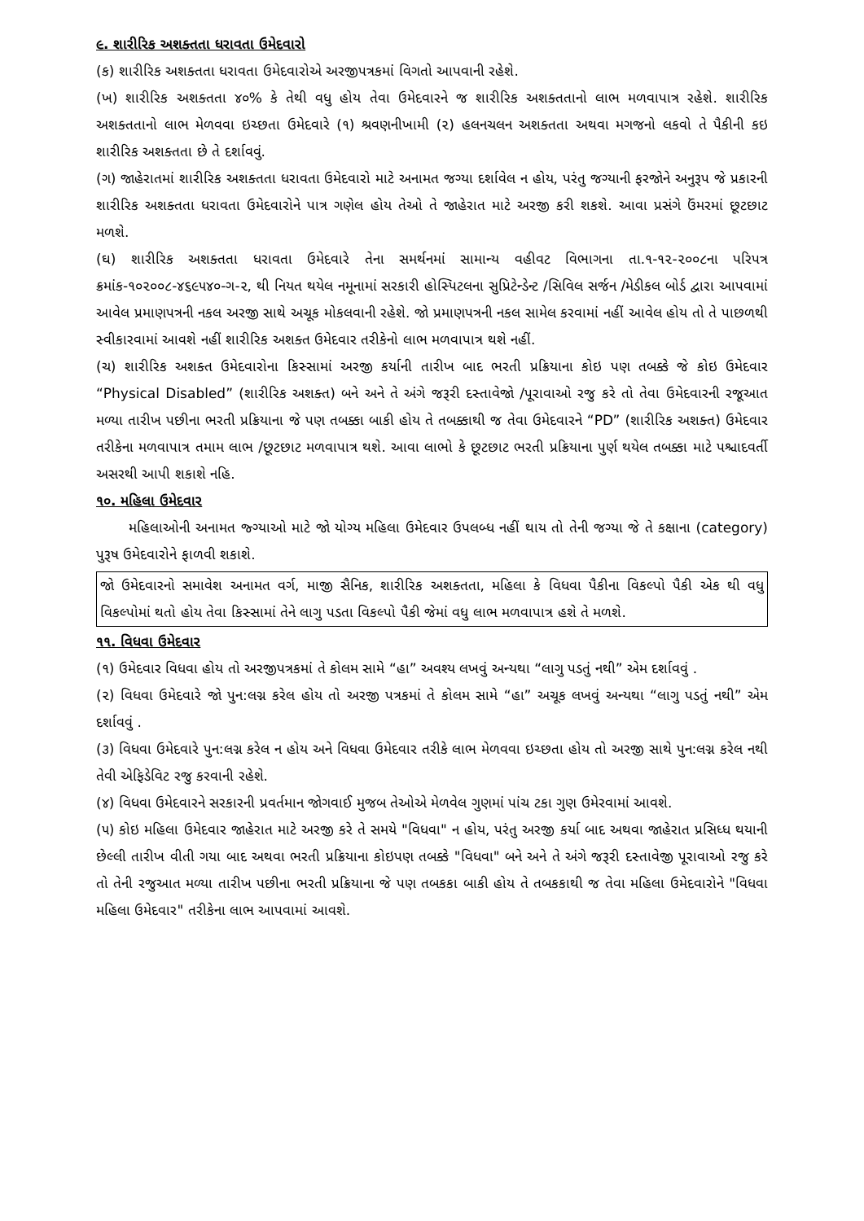૯. શારીરિક અશક્તતા ધરાવતા ઉમેદવારો
(ક) શારીરિક અશક્તતા ધરાવતા ઉમેદવારોએ અરજીપત્રકમાં વિગતો આપવાની રહેશે.
(ખ) શારીરિક અશક્તતા ૪૦% કે તેથી વધુ હોય તેવા ઉમેદવારને જ શારીરિક અશક્તતાનો લાભ મળવાપાત્ર રહેશે. શારીરિક અશક્તતાનો લાભ મેળવવા ઇચ્છતા ઉમેદવારે (૧) શ્રવણનીખામી (૨) હલનચલન અશક્તતા અથવા મગજનો લકવો તે પૈકીની કઇ શારીરિક અશક્તતા છે તે દર્શાવવું.
(ગ) જાહેરાતમાં શારીરિક અશક્તતા ધરાવતા ઉમેદવારો માટે અનામત જગ્યા દર્શાવેલ ન હોય, પરંતુ જગ્યાની ફરજોને અનુરૂપ જે પ્રકારની શારીરિક અશક્તતા ધરાવતા ઉમેદવારોને પાત્ર ગણેલ હોય તેઓ તે જાહેરાત માટે અરજી કરી શકશે. આવા પ્રસંગે ઉંમરમાં છૂટછાટ મળશે.
(ઘ) શારીરિક અશક્તતા ધરાવતા ઉમેદવારે તેના સમર્થનમાં સામાન્ય વહીવટ વિભાગના તા.૧-૧૨-૨૦૦૮ના પરિપત્ર ક્રમાંક-૧૦૨૦૦૮-૪૬૯૫૪૦-ગ-૨, થી નિયત થયેલ નમૂનામાં સરકારી હોસ્પિટલના સુપ્રિટેન્ડેન્ટ /સિવિલ સર્જન /મેડીકલ બોર્ડ દ્વારા આપવામાં આવેલ પ્રમાણપત્રની નકલ અરજી સાથે અચૂક મોકલવાની રહેશે. જો પ્રમાણપત્રની નકલ સામેલ કરવામાં નહીં આવેલ હોય તો તે પાછળથી સ્વીકારવામાં આવશે નહીં શારીરિક અશક્ત ઉમેદવાર તરીકેનો લાભ મળવાપાત્ર થશે નહીં.
(ચ) શારીરિક અશક્ત ઉમેદવારોના કિસ્સામાં અરજી કર્યાની તારીખ બાદ ભરતી પ્રક્રિયાના કોઇ પણ તબક્કે જે કોઇ ઉમેદવાર “Physical Disabled” (શારીરિક અશક્ત) બને અને તે અંગે જરૂરી દસ્તાવેજો /પૂરાવાઓ રજુ કરે તો તેવા ઉમેદવારની રજૂઆત મળ્યા તારીખ પછીના ભરતી પ્રક્રિયાના જે પણ તબક્કા બાકી હોય તે તબક્કાથી જ તેવા ઉમેદવારને “PD” (શારીરિક અશક્ત) ઉમેદવાર તરીકેના મળવાપાત્ર તમામ લાભ /છૂટછાટ મળવાપાત્ર થશે. આવા લાભો કે છૂટછાટ ભરતી પ્રક્રિયાના પુર્ણ થયેલ તબક્કા માટે પશ્ચાદવર્તી અસરથી આપી શકાશે નહિ.
૧૦. મહિલા ઉમેદવાર
મહિલાઓની અનામત જ્ગ્યાઓ માટે જો યોગ્ય મહિલા ઉમેદવાર ઉપલબ્ધ નહીં થાય તો તેની જગ્યા જે તે કક્ષાના (category) પુરૂષ ઉમેદવારોને ફાળવી શકાશે.
જો ઉમેદવારનો સમાવેશ અનામત વર્ગ, માજી સૈનિક, શારીરિક અશક્તતા, મહિલા કે વિધવા પૈકીના વિકલ્પો પૈકી એક થી વધુ વિકલ્પોમાં થતો હોય તેવા કિસ્સામાં તેને લાગુ પડતા વિકલ્પો પૈકી જેમાં વધુ લાભ મળવાપાત્ર હશે તે મળશે.
૧૧. વિધવા ઉમેદવાર
(૧) ઉમેદવાર વિધવા હોય તો અરજીપત્રકમાં તે કોલમ સામે “હા” અવશ્ય લખવું અન્યથા “લાગુ પડતું નથી” એમ દર્શાવવું .
(૨) વિધવા ઉમેદવારે જો પુન:લગ્ન કરેલ હોય તો અરજી પત્રકમાં તે કોલમ સામે “હા” અચૂક લખવું અન્યથા “લાગુ પડતું નથી” એમ દર્શાવવું .
(૩) વિધવા ઉમેદવારે પુન:લગ્ન કરેલ ન હોય અને વિધવા ઉમેદવાર તરીકે લાભ મેળવવા ઇચ્છતા હોય તો અરજી સાથે પુન:લગ્ન કરેલ નથી તેવી એફિડેવિટ રજુ કરવાની રહેશે.
(૪) વિધવા ઉમેદવારને સરકારની પ્રવર્તમાન જોગવાઈ મુજબ તેઓએ મેળવેલ ગુણમાં પાંચ ટકા ગુણ ઉમેરવામાં આવશે.
(૫) કોઇ મહિલા ઉમેદવાર જાહેરાત માટે અરજી કરે તે સમયે "વિધવા" ન હોય, પરંતુ અરજી કર્યા બાદ અથવા જાહેરાત પ્રસિધ્ધ થયાની છેલ્લી તારીખ વીતી ગયા બાદ અથવા ભરતી પ્રક્રિયાના કોઇપણ તબક્કે "વિધવા" બને અને તે અંગે જરૂરી દસ્તાવેજી પૂરાવાઓ રજુ કરે તો તેની રજુઆત મળ્યા તારીખ પછીના ભરતી પ્રક્રિયાના જે પણ તબકકા બાકી હોય તે તબકકાથી જ તેવા મહિલા ઉમેદવારોને "વિધવા મહિલા ઉમેદવાર" તરીકેના લાભ આપવામાં આવશે.